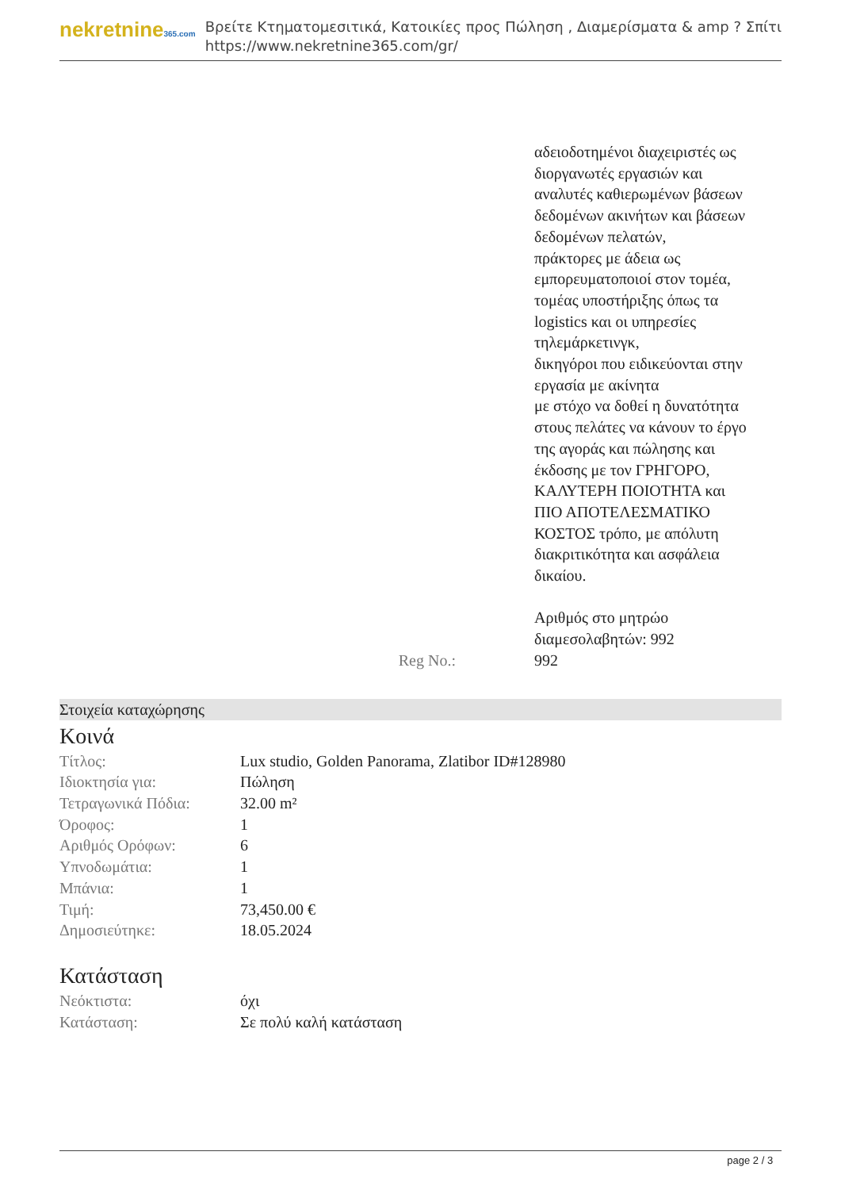nekretnine365.com
Βρείτε Κτηματομεσιτικά, Κατοικίες προς Πώληση , Διαμερίσματα & amp ? Σπίτι
https://www.nekretnine365.com/gr/
αδειοδοτημένοι διαχειριστές ως διοργανωτές εργασιών και αναλυτές καθιερωμένων βάσεων δεδομένων ακινήτων και βάσεων δεδομένων πελατών,
πράκτορες με άδεια ως εμπορευματοποιοί στον τομέα, τομέας υποστήριξης όπως τα logistics και οι υπηρεσίες τηλεμάρκετινγκ,
δικηγόροι που ειδικεύονται στην εργασία με ακίνητα
με στόχο να δοθεί η δυνατότητα στους πελάτες να κάνουν το έργο της αγοράς και πώλησης και έκδοσης με τον ΓΡΗΓΟΡΟ, ΚΑΛΥΤΕΡΗ ΠΟΙΟΤΗΤΑ και ΠΙΟ ΑΠΟΤΕΛΕΣΜΑΤΙΚΟ ΚΟΣΤΟΣ τρόπο, με απόλυτη διακριτικότητα και ασφάλεια δικαίου.
Αριθμός στο μητρώο διαμεσολαβητών: 992
Reg No.: 992
Στοιχεία καταχώρησης
Κοινά
| Τίτλος: | Lux studio, Golden Panorama, Zlatibor ID#128980 |
| Ιδιοκτησία για: | Πώληση |
| Τετραγωνικά Πόδια: | 32.00 m² |
| Όροφος: | 1 |
| Αριθμός Ορόφων: | 6 |
| Υπνοδωμάτια: | 1 |
| Μπάνια: | 1 |
| Τιμή: | 73,450.00 € |
| Δημοσιεύτηκε: | 18.05.2024 |
Κατάσταση
| Νεόκτιστα: | όχι |
| Κατάσταση: | Σε πολύ καλή κατάσταση |
page 2 / 3